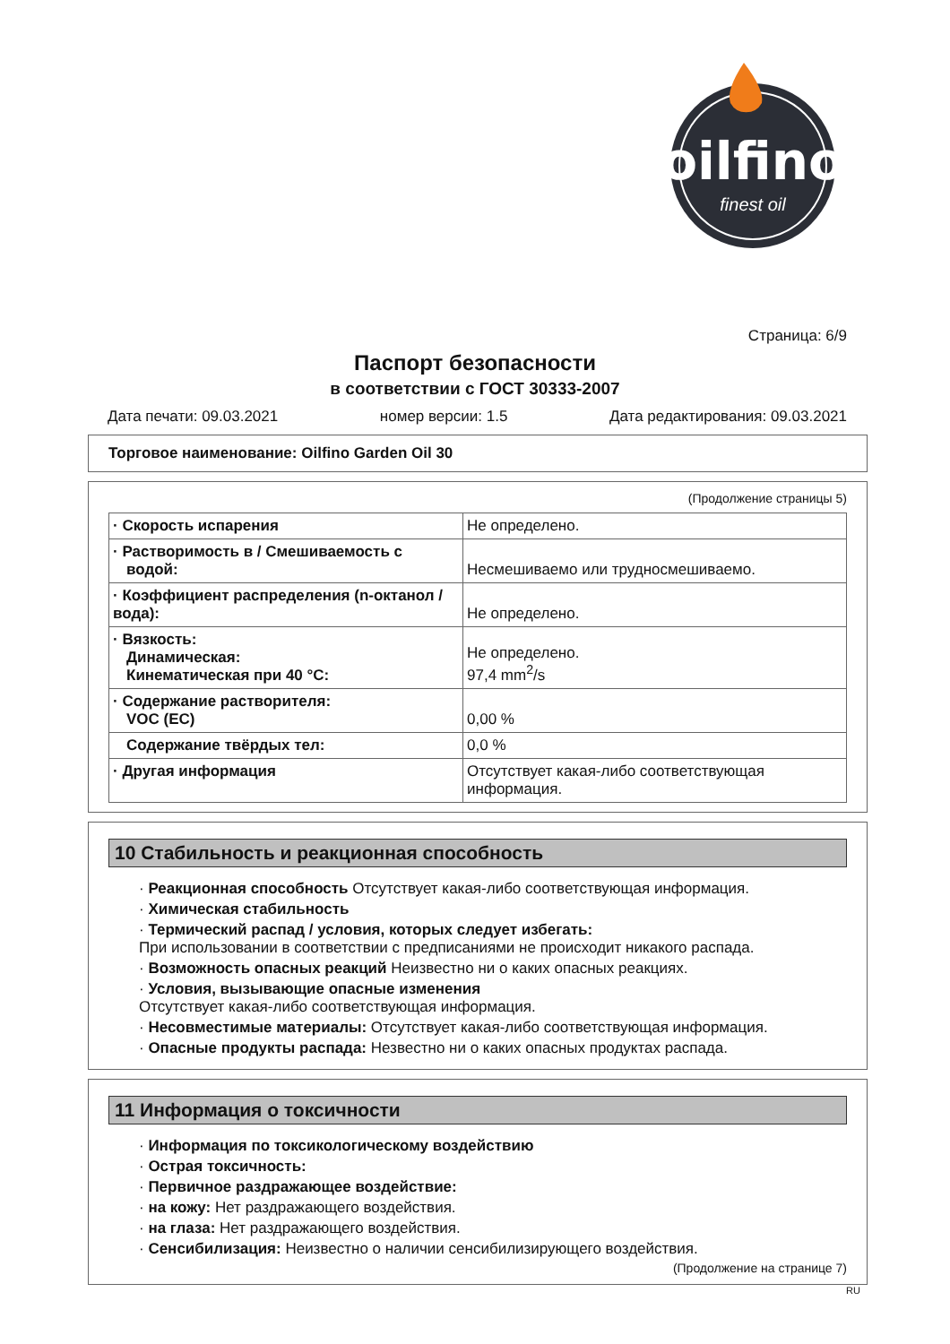oilfino
finest oil
Страница: 6/9
Паспорт безопасности
в соответствии с ГОСТ 30333-2007
Дата печати: 09.03.2021 номер версии: 1.5 Дата редактирования: 09.03.2021
Торговое наименование: Oilfino Garden Oil 30
(Продолжение страницы 5)
| · Скорость испарения | Не определено. |
| · Растворимость в / Смешиваемость с водой: | Несмешиваемо или трудносмешиваемо. |
| · Коэффициент распределения (n-октанол / вода): | Не определено. |
| · Вязкость: Динамическая: Кинематическая при 40 °C: | Не определено. 97,4 mm<sup>2</sup>/s |
| · Содержание растворителя: VOC (EC) | 0,00 % |
| Содержание твёрдых тел: | 0,0 % |
| · Другая информация | Отсутствует какая-либо соответствующая информация. |
10 Стабильность и реакционная способность
· Реакционная способность Отсутствует какая-либо соответствующая информация.
· Химическая стабильность
· Термический распад / условия, которых следует избегать:
При использовании в соответствии с предписаниями не происходит никакого распада.
· Возможность опасных реакций Неизвестно ни о каких опасных реакциях.
· Условия, вызывающие опасные изменения
Отсутствует какая-либо соответствующая информация.
· Несовместимые материалы: Отсутствует какая-либо соответствующая информация.
· Опасные продукты распада: Незвестно ни о каких опасных продуктах распада.
11 Информация о токсичности
· Информация по токсикологическому воздействию
· Острая токсичность:
· Первичное раздражающее воздействие:
· на кожу: Нет раздражающего воздействия.
· на глаза: Нет раздражающего воздействия.
· Сенсибилизация: Неизвестно о наличии сенсибилизирующего воздействия.
(Продолжение на странице 7)
RU